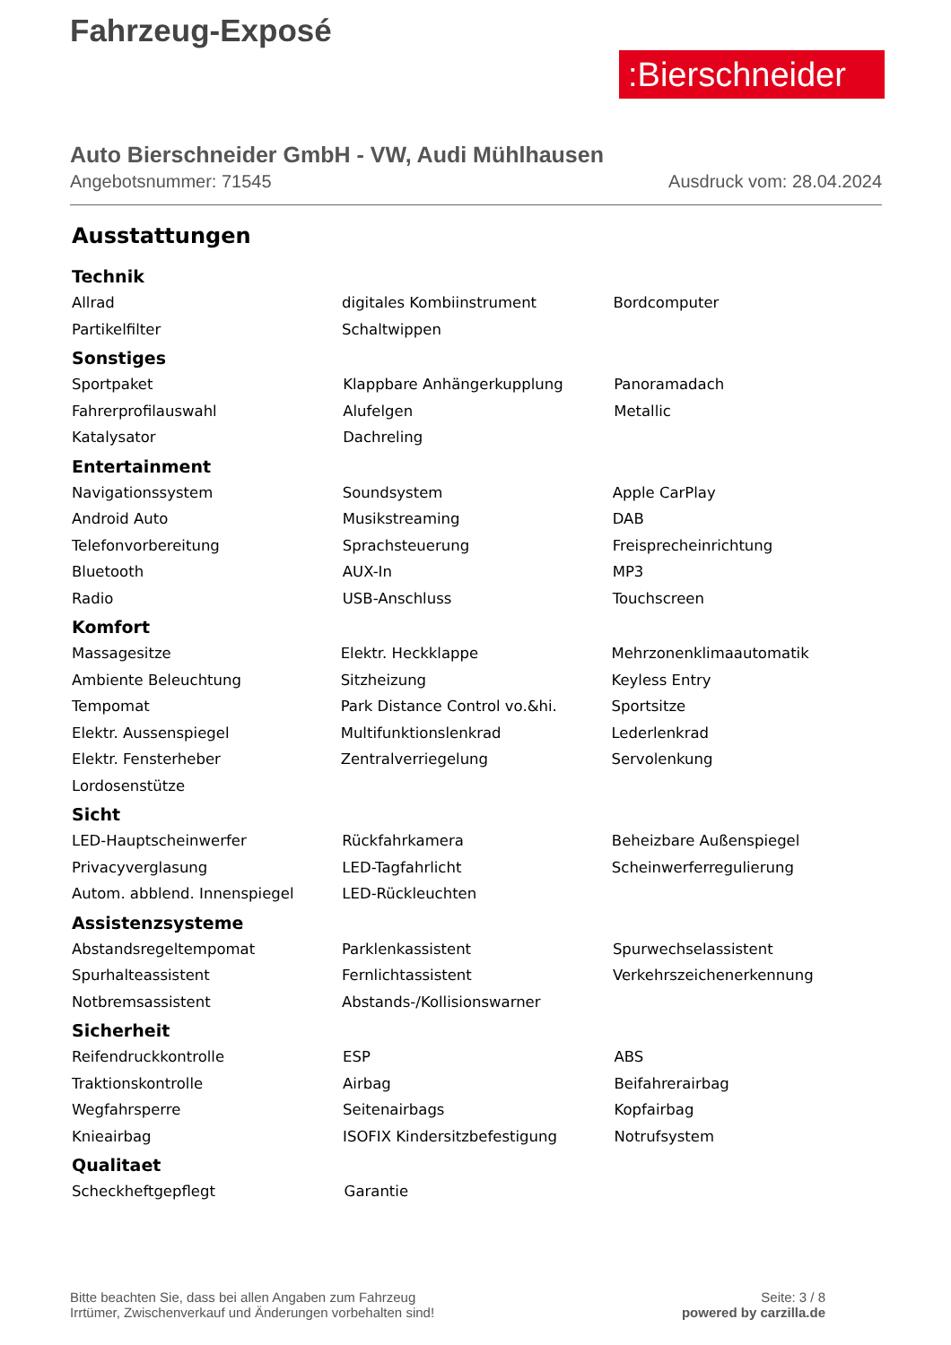Fahrzeug-Exposé
:Bierschneider
Auto Bierschneider GmbH - VW, Audi Mühlhausen
Angebotsnummer: 71545 Ausdruck vom: 28.04.2024
Ausstattungen
Technik
| Allrad | digitales Kombiinstrument | Bordcomputer |
| Partikelfilter | Schaltwippen | |
Sonstiges
| Sportpaket | Klappbare Anhängerkupplung | Panoramadach |
| Fahrerprofilauswahl | Alufelgen | Metallic |
| Katalysator | Dachreling | |
Entertainment
| Navigationssystem | Soundsystem | Apple CarPlay |
| Android Auto | Musikstreaming | DAB |
| Telefonvorbereitung | Sprachsteuerung | Freisprecheinrichtung |
| Bluetooth | AUX-In | MP3 |
| Radio | USB-Anschluss | Touchscreen |
Komfort
| Massagesitze | Elektr. Heckklappe | Mehrzonenklimaautomatik |
| Ambiente Beleuchtung | Sitzheizung | Keyless Entry |
| Tempomat | Park Distance Control vo.&hi. | Sportsitze |
| Elektr. Aussenspiegel | Multifunktionslenkrad | Lederlenkrad |
| Elektr. Fensterheber | Zentralverriegelung | Servolenkung |
| Lordosenstütze | | |
Sicht
| LED-Hauptscheinwerfer | Rückfahrkamera | Beheizbare Außenspiegel |
| Privacyverglasung | LED-Tagfahrlicht | Scheinwerferregulierung |
| Autom. abblend. Innenspiegel | LED-Rückleuchten | |
Assistenzsysteme
| Abstandsregeltempomat | Parklenkassistent | Spurwechselassistent |
| Spurhalteassistent | Fernlichtassistent | Verkehrszeichenerkennung |
| Notbremsassistent | Abstands-/Kollisionswarner | |
Sicherheit
| Reifendruckkontrolle | ESP | ABS |
| Traktionskontrolle | Airbag | Beifahrerairbag |
| Wegfahrsperre | Seitenairbags | Kopfairbag |
| Knieairbag | ISOFIX Kindersitzbefestigung | Notrufsystem |
Qualitaet
| Scheckheftgepflegt | Garantie | |
Bitte beachten Sie, dass bei allen Angaben zum Fahrzeug
Irrtümer, Zwischenverkauf und Änderungen vorbehalten sind!
Seite: 3 / 8
powered by carzilla.de